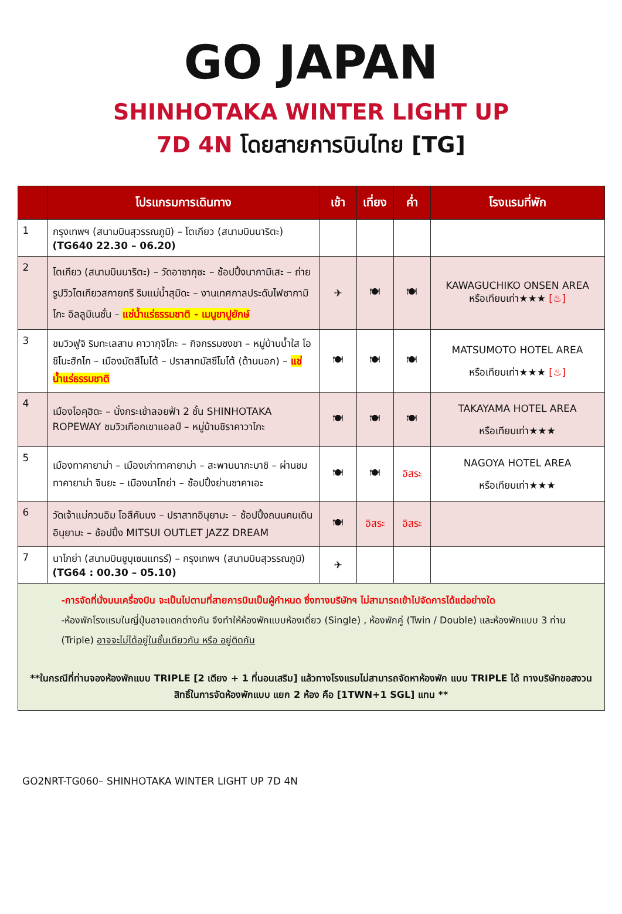GO JAPAN
SHINHOTAKA WINTER LIGHT UP
7D 4N โดยสายการบินไทย [TG]
| | โปรแกรมการเดินทาง | เช้า | เที่ยง | ค่ำ | โรงแรมที่พัก |
| --- | --- | --- | --- | --- | --- |
| 1 | กรุงเทพฯ (สนามบินสุวรรณภูมิ) – โตเกียว (สนามบินนาริตะ) (TG640 22.30 – 06.20) | | | | |
| 2 | โตเกียว (สนามบินนาริตะ) – วัดอาซากุซะ – ช้อปปิ้งนากามิเสะ – ถ่ายรูปวิวโตเกียวสกายทรี ริมแม่น้ำสุมิดะ – งานเทศกาลประดับไฟซากามิโกะ อิลลูมิเนชั่น – แช่น้ำแร่ธรรมชาติ - เมนูขาปูยักษ์ | ✈ | 🍽 | 🍽 | KAWAGUCHIKO ONSEN AREA หรือเทียบเท่า★★★ [♨] |
| 3 | ชมวิวฟูจิ ริมทะเลสาบ คาวากุจิโกะ – กิจกรรมชงชา – หมู่บ้านน้ำใส โอชิโนะฮักไก – เมืองมัตสึโมโต้ – ปราสาทมัสซึโมโต้ (ด้านนอก) – แช่น้ำแร่ธรรมชาติ | 🍽 | 🍽 | 🍽 | MATSUMOTO HOTEL AREA หรือเทียบเท่า★★★ [♨] |
| 4 | เมืองโอคุฮิดะ – นั่งกระเช้าลอยฟ้า 2 ชั้น SHINHOTAKA ROPEWAY ชมวิวเทือกเขาแอลป์ – หมู่บ้านชิราคาวาโกะ | 🍽 | 🍽 | 🍽 | TAKAYAMA HOTEL AREA หรือเทียบเท่า★★★ |
| 5 | เมืองทาคายาม่า – เมืองเก่าทาคายาม่า – สะพานนากะบาชิ – ผ่านชม ทาคายาม่า จินยะ – เมืองนาโกย่า – ช้อปปิ้งย่านซาคาเอะ | 🍽 | 🍽 | อิสระ | NAGOYA HOTEL AREA หรือเทียบเท่า★★★ |
| 6 | วัดเจ้าแม่กวนอิม โอสึคันนง – ปราสาทอินุยามะ – ช้อปปิ้งถนนคนเดินอินุยามะ – ช้อปปิ้ง MITSUI OUTLET JAZZ DREAM | 🍽 | อิสระ | อิสระ | |
| 7 | นาโกย่า (สนามบินชูบุเซนแทรร์) – กรุงเทพฯ (สนามบินสุวรรณภูมิ) (TG64 : 00.30 – 05.10) | ✈ | | | |
| -การจัดที่นั่งบนเครื่องบิน จะเป็นไปตามที่สายการบินเป็นผู้กำหนด ซึ่งทางบริษัทฯ ไม่สามารถเข้าไปจัดการได้แต่อย่างใด -ห้องพักโรงแรมในญี่ปุ่นอาจแตกต่างกัน จึงทำให้ห้องพักแบบห้องเดี่ยว (Single) , ห้องพักคู่ (Twin / Double) และห้องพักแบบ 3 ท่าน (Triple) อาจจะไม่ได้อยู่ในชั้นเดียวกัน หรือ อยู่ติดกัน **ในกรณีที่ท่านจองห้องพักแบบ TRIPLE [2 เตียง + 1 ที่นอนเสริม] แล้วทางโรงแรมไม่สามารถจัดหาห้องพัก แบบ TRIPLE ได้ ทางบริษัทขอสงวนสิทธิ์ในการจัดห้องพักแบบ แยก 2 ห้อง คือ [1TWN+1 SGL] แทน ** | | | | | |
GO2NRT-TG060– SHINHOTAKA WINTER LIGHT UP 7D 4N